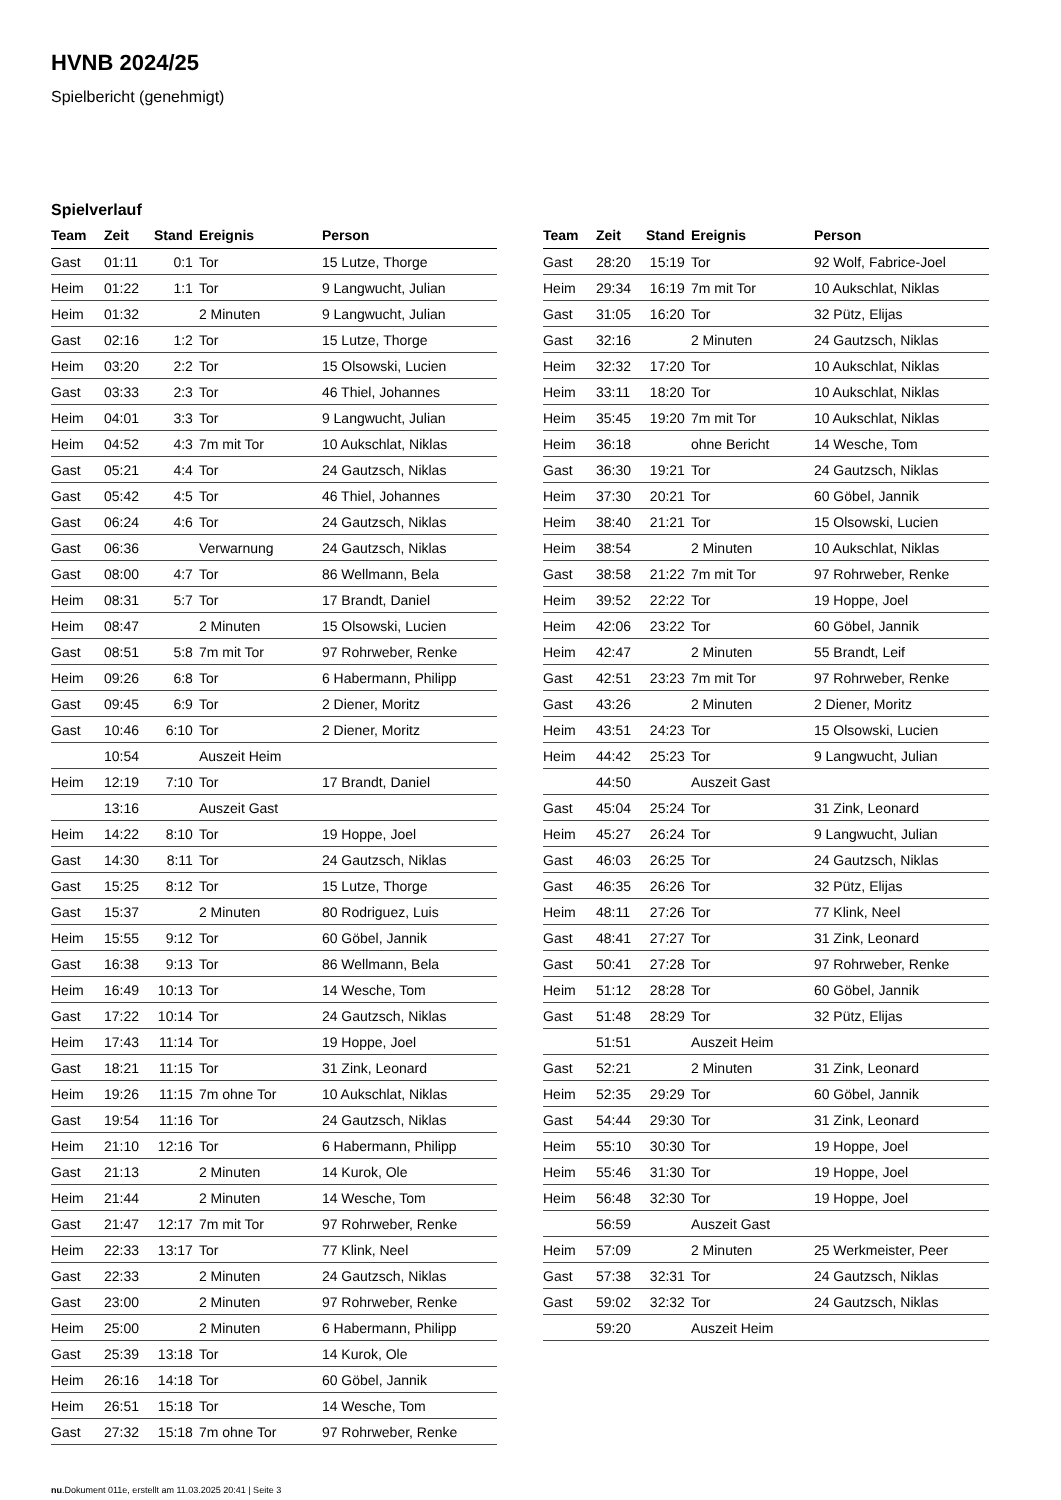HVNB 2024/25
Spielbericht (genehmigt)
Spielverlauf
| Team | Zeit | Stand | Ereignis | Person |
| --- | --- | --- | --- | --- |
| Gast | 01:11 | 0:1 | Tor | 15 Lutze, Thorge |
| Heim | 01:22 | 1:1 | Tor | 9 Langwucht, Julian |
| Heim | 01:32 | | 2 Minuten | 9 Langwucht, Julian |
| Gast | 02:16 | 1:2 | Tor | 15 Lutze, Thorge |
| Heim | 03:20 | 2:2 | Tor | 15 Olsowski, Lucien |
| Gast | 03:33 | 2:3 | Tor | 46 Thiel, Johannes |
| Heim | 04:01 | 3:3 | Tor | 9 Langwucht, Julian |
| Heim | 04:52 | 4:3 | 7m mit Tor | 10 Aukschlat, Niklas |
| Gast | 05:21 | 4:4 | Tor | 24 Gautzsch, Niklas |
| Gast | 05:42 | 4:5 | Tor | 46 Thiel, Johannes |
| Gast | 06:24 | 4:6 | Tor | 24 Gautzsch, Niklas |
| Gast | 06:36 | | Verwarnung | 24 Gautzsch, Niklas |
| Gast | 08:00 | 4:7 | Tor | 86 Wellmann, Bela |
| Heim | 08:31 | 5:7 | Tor | 17 Brandt, Daniel |
| Heim | 08:47 | | 2 Minuten | 15 Olsowski, Lucien |
| Gast | 08:51 | 5:8 | 7m mit Tor | 97 Rohrweber, Renke |
| Heim | 09:26 | 6:8 | Tor | 6 Habermann, Philipp |
| Gast | 09:45 | 6:9 | Tor | 2 Diener, Moritz |
| Gast | 10:46 | 6:10 | Tor | 2 Diener, Moritz |
| | 10:54 | | Auszeit Heim | |
| Heim | 12:19 | 7:10 | Tor | 17 Brandt, Daniel |
| | 13:16 | | Auszeit Gast | |
| Heim | 14:22 | 8:10 | Tor | 19 Hoppe, Joel |
| Gast | 14:30 | 8:11 | Tor | 24 Gautzsch, Niklas |
| Gast | 15:25 | 8:12 | Tor | 15 Lutze, Thorge |
| Gast | 15:37 | | 2 Minuten | 80 Rodriguez, Luis |
| Heim | 15:55 | 9:12 | Tor | 60 Göbel, Jannik |
| Gast | 16:38 | 9:13 | Tor | 86 Wellmann, Bela |
| Heim | 16:49 | 10:13 | Tor | 14 Wesche, Tom |
| Gast | 17:22 | 10:14 | Tor | 24 Gautzsch, Niklas |
| Heim | 17:43 | 11:14 | Tor | 19 Hoppe, Joel |
| Gast | 18:21 | 11:15 | Tor | 31 Zink, Leonard |
| Heim | 19:26 | 11:15 | 7m ohne Tor | 10 Aukschlat, Niklas |
| Gast | 19:54 | 11:16 | Tor | 24 Gautzsch, Niklas |
| Heim | 21:10 | 12:16 | Tor | 6 Habermann, Philipp |
| Gast | 21:13 | | 2 Minuten | 14 Kurok, Ole |
| Heim | 21:44 | | 2 Minuten | 14 Wesche, Tom |
| Gast | 21:47 | 12:17 | 7m mit Tor | 97 Rohrweber, Renke |
| Heim | 22:33 | 13:17 | Tor | 77 Klink, Neel |
| Gast | 22:33 | | 2 Minuten | 24 Gautzsch, Niklas |
| Gast | 23:00 | | 2 Minuten | 97 Rohrweber, Renke |
| Heim | 25:00 | | 2 Minuten | 6 Habermann, Philipp |
| Gast | 25:39 | 13:18 | Tor | 14 Kurok, Ole |
| Heim | 26:16 | 14:18 | Tor | 60 Göbel, Jannik |
| Heim | 26:51 | 15:18 | Tor | 14 Wesche, Tom |
| Gast | 27:32 | 15:18 | 7m ohne Tor | 97 Rohrweber, Renke |
| Team | Zeit | Stand | Ereignis | Person |
| --- | --- | --- | --- | --- |
| Gast | 28:20 | 15:19 | Tor | 92 Wolf, Fabrice-Joel |
| Heim | 29:34 | 16:19 | 7m mit Tor | 10 Aukschlat, Niklas |
| Gast | 31:05 | 16:20 | Tor | 32 Pütz, Elijas |
| Gast | 32:16 | | 2 Minuten | 24 Gautzsch, Niklas |
| Heim | 32:32 | 17:20 | Tor | 10 Aukschlat, Niklas |
| Heim | 33:11 | 18:20 | Tor | 10 Aukschlat, Niklas |
| Heim | 35:45 | 19:20 | 7m mit Tor | 10 Aukschlat, Niklas |
| Heim | 36:18 | | ohne Bericht | 14 Wesche, Tom |
| Gast | 36:30 | 19:21 | Tor | 24 Gautzsch, Niklas |
| Heim | 37:30 | 20:21 | Tor | 60 Göbel, Jannik |
| Heim | 38:40 | 21:21 | Tor | 15 Olsowski, Lucien |
| Heim | 38:54 | | 2 Minuten | 10 Aukschlat, Niklas |
| Gast | 38:58 | 21:22 | 7m mit Tor | 97 Rohrweber, Renke |
| Heim | 39:52 | 22:22 | Tor | 19 Hoppe, Joel |
| Heim | 42:06 | 23:22 | Tor | 60 Göbel, Jannik |
| Heim | 42:47 | | 2 Minuten | 55 Brandt, Leif |
| Gast | 42:51 | 23:23 | 7m mit Tor | 97 Rohrweber, Renke |
| Gast | 43:26 | | 2 Minuten | 2 Diener, Moritz |
| Heim | 43:51 | 24:23 | Tor | 15 Olsowski, Lucien |
| Heim | 44:42 | 25:23 | Tor | 9 Langwucht, Julian |
| | 44:50 | | Auszeit Gast | |
| Gast | 45:04 | 25:24 | Tor | 31 Zink, Leonard |
| Heim | 45:27 | 26:24 | Tor | 9 Langwucht, Julian |
| Gast | 46:03 | 26:25 | Tor | 24 Gautzsch, Niklas |
| Gast | 46:35 | 26:26 | Tor | 32 Pütz, Elijas |
| Heim | 48:11 | 27:26 | Tor | 77 Klink, Neel |
| Gast | 48:41 | 27:27 | Tor | 31 Zink, Leonard |
| Gast | 50:41 | 27:28 | Tor | 97 Rohrweber, Renke |
| Heim | 51:12 | 28:28 | Tor | 60 Göbel, Jannik |
| Gast | 51:48 | 28:29 | Tor | 32 Pütz, Elijas |
| | 51:51 | | Auszeit Heim | |
| Gast | 52:21 | | 2 Minuten | 31 Zink, Leonard |
| Heim | 52:35 | 29:29 | Tor | 60 Göbel, Jannik |
| Gast | 54:44 | 29:30 | Tor | 31 Zink, Leonard |
| Heim | 55:10 | 30:30 | Tor | 19 Hoppe, Joel |
| Heim | 55:46 | 31:30 | Tor | 19 Hoppe, Joel |
| Heim | 56:48 | 32:30 | Tor | 19 Hoppe, Joel |
| | 56:59 | | Auszeit Gast | |
| Heim | 57:09 | | 2 Minuten | 25 Werkmeister, Peer |
| Gast | 57:38 | 32:31 | Tor | 24 Gautzsch, Niklas |
| Gast | 59:02 | 32:32 | Tor | 24 Gautzsch, Niklas |
| | 59:20 | | Auszeit Heim | |
nu.Dokument 011e, erstellt am 11.03.2025 20:41 | Seite 3